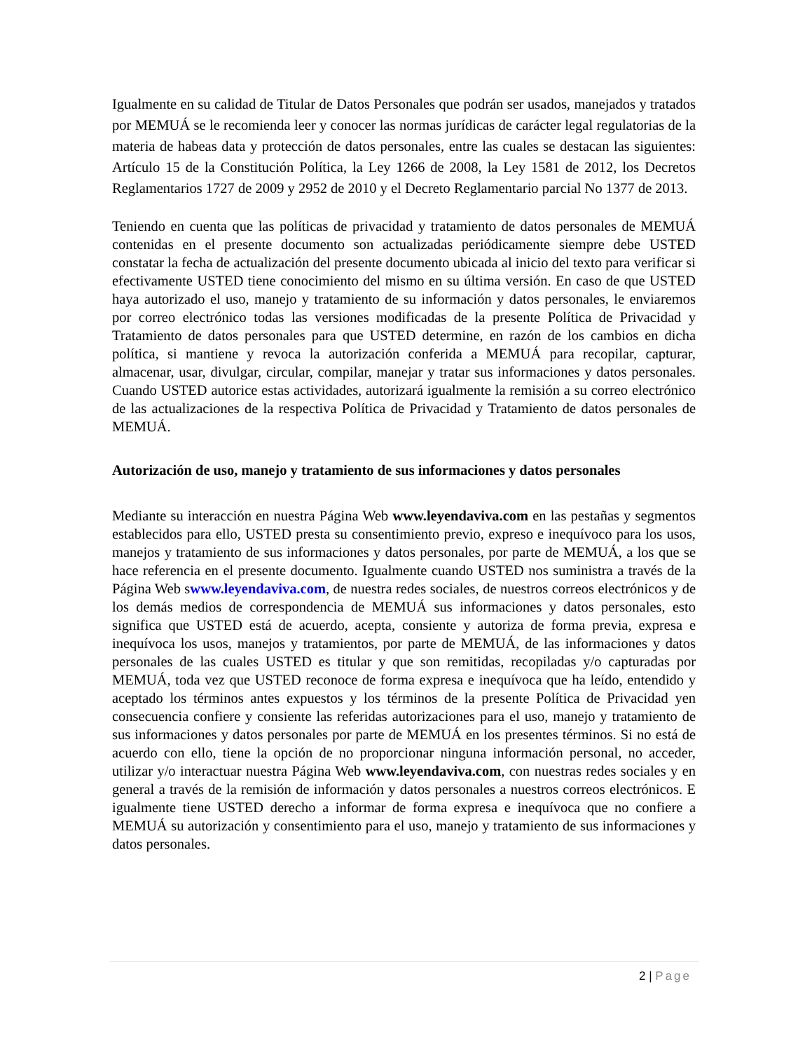Igualmente en su calidad de Titular de Datos Personales que podrán ser usados, manejados y tratados por MEMUÁ se le recomienda leer y conocer las normas jurídicas de carácter legal regulatorias de la materia de habeas data y protección de datos personales, entre las cuales se destacan las siguientes: Artículo 15 de la Constitución Política, la Ley 1266 de 2008, la Ley 1581 de 2012, los Decretos Reglamentarios 1727 de 2009 y 2952 de 2010 y el Decreto Reglamentario parcial No 1377 de 2013.
Teniendo en cuenta que las políticas de privacidad y tratamiento de datos personales de MEMUÁ contenidas en el presente documento son actualizadas periódicamente siempre debe USTED constatar la fecha de actualización del presente documento ubicada al inicio del texto para verificar si efectivamente USTED tiene conocimiento del mismo en su última versión. En caso de que USTED haya autorizado el uso, manejo y tratamiento de su información y datos personales, le enviaremos por correo electrónico todas las versiones modificadas de la presente Política de Privacidad y Tratamiento de datos personales para que USTED determine, en razón de los cambios en dicha política, si mantiene y revoca la autorización conferida a MEMUÁ para recopilar, capturar, almacenar, usar, divulgar, circular, compilar, manejar y tratar sus informaciones y datos personales. Cuando USTED autorice estas actividades, autorizará igualmente la remisión a su correo electrónico de las actualizaciones de la respectiva Política de Privacidad y Tratamiento de datos personales de MEMUÁ.
Autorización de uso, manejo y tratamiento de sus informaciones y datos personales
Mediante su interacción en nuestra Página Web www.leyendaviva.com en las pestañas y segmentos establecidos para ello, USTED presta su consentimiento previo, expreso e inequívoco para los usos, manejos y tratamiento de sus informaciones y datos personales, por parte de MEMUÁ, a los que se hace referencia en el presente documento. Igualmente cuando USTED nos suministra a través de la Página Web swww.leyendaviva.com, de nuestra redes sociales, de nuestros correos electrónicos y de los demás medios de correspondencia de MEMUÁ sus informaciones y datos personales, esto significa que USTED está de acuerdo, acepta, consiente y autoriza de forma previa, expresa e inequívoca los usos, manejos y tratamientos, por parte de MEMUÁ, de las informaciones y datos personales de las cuales USTED es titular y que son remitidas, recopiladas y/o capturadas por MEMUÁ, toda vez que USTED reconoce de forma expresa e inequívoca que ha leído, entendido y aceptado los términos antes expuestos y los términos de la presente Política de Privacidad yen consecuencia confiere y consiente las referidas autorizaciones para el uso, manejo y tratamiento de sus informaciones y datos personales por parte de MEMUÁ en los presentes términos. Si no está de acuerdo con ello, tiene la opción de no proporcionar ninguna información personal, no acceder, utilizar y/o interactuar nuestra Página Web www.leyendaviva.com, con nuestras redes sociales y en general a través de la remisión de información y datos personales a nuestros correos electrónicos. E igualmente tiene USTED derecho a informar de forma expresa e inequívoca que no confiere a MEMUÁ su autorización y consentimiento para el uso, manejo y tratamiento de sus informaciones y datos personales.
2 | Page